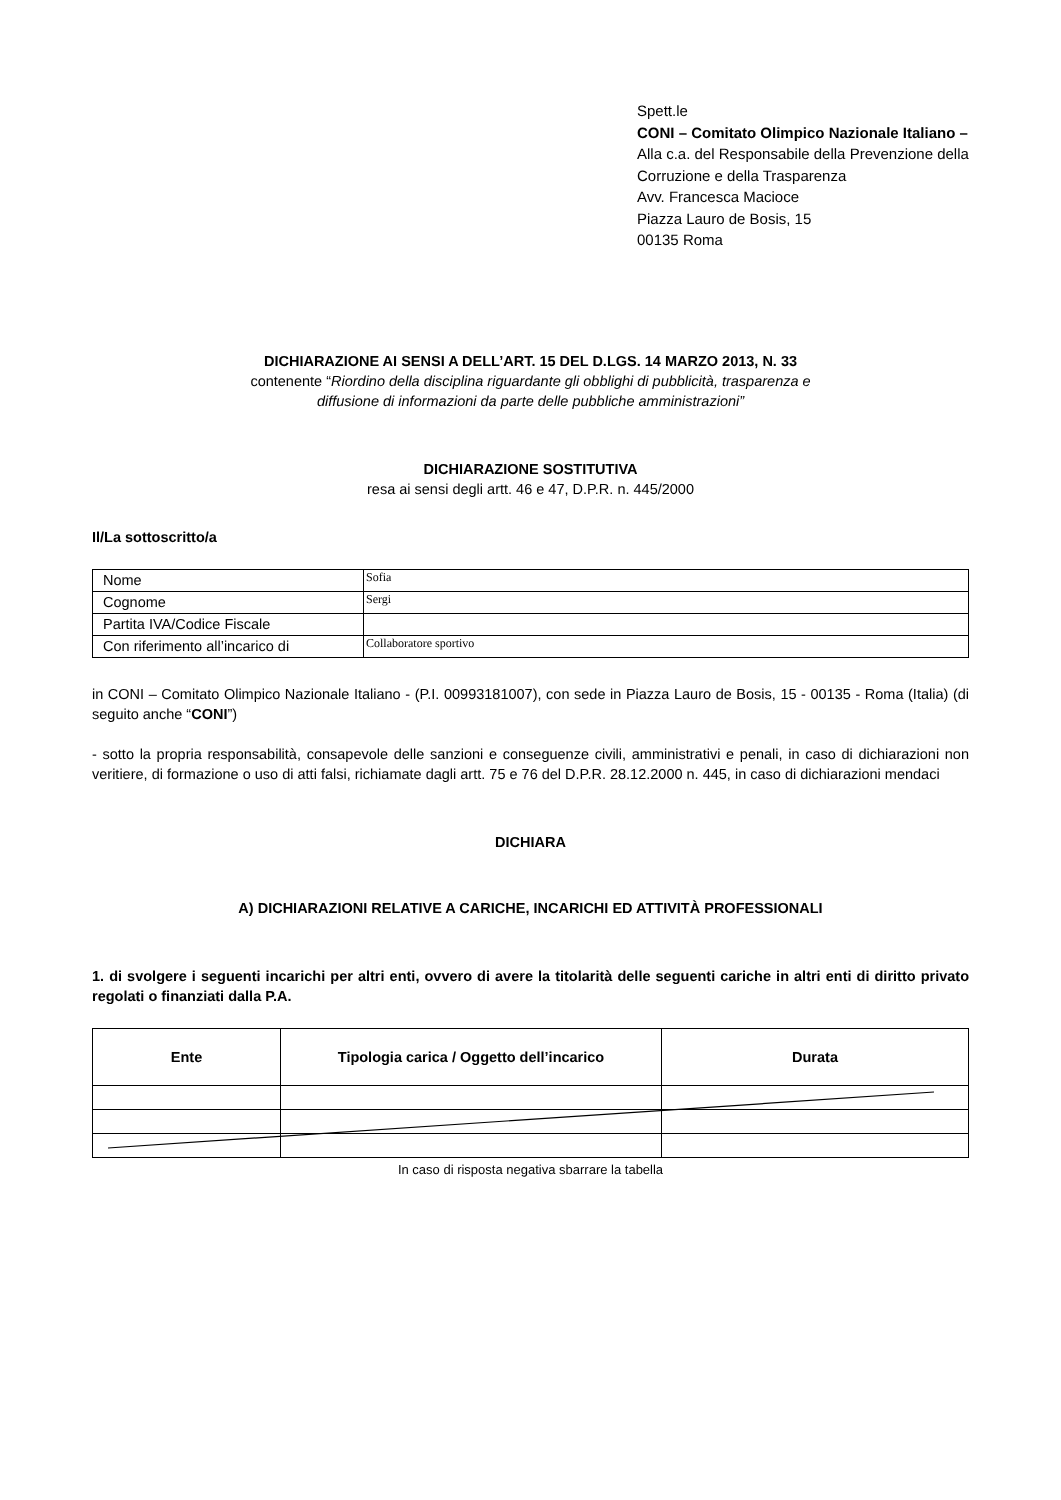Spett.le
CONI – Comitato Olimpico Nazionale Italiano –
Alla c.a. del Responsabile della Prevenzione della Corruzione e della Trasparenza
Avv. Francesca Macioce
Piazza Lauro de Bosis, 15
00135 Roma
DICHIARAZIONE AI SENSI A DELL’ART. 15 DEL D.LGS. 14 MARZO 2013, N. 33
contenente “Riordino della disciplina riguardante gli obblighi di pubblicità, trasparenza e
diffusione di informazioni da parte delle pubbliche amministrazioni”
DICHIARAZIONE SOSTITUTIVA
resa ai sensi degli artt. 46 e 47, D.P.R. n. 445/2000
Il/La sottoscritto/a
| Nome | Sofia |
| Cognome | Sergi |
| Partita IVA/Codice Fiscale | |
| Con riferimento all’incarico di | Collaboratore sportivo |
in CONI – Comitato Olimpico Nazionale Italiano - (P.I. 00993181007), con sede in Piazza Lauro de Bosis, 15 - 00135 - Roma (Italia) (di seguito anche “CONI”)
- sotto la propria responsabilità, consapevole delle sanzioni e conseguenze civili, amministrativi e penali, in caso di dichiarazioni non veritiere, di formazione o uso di atti falsi, richiamate dagli artt. 75 e 76 del D.P.R. 28.12.2000 n. 445, in caso di dichiarazioni mendaci
DICHIARA
A) DICHIARAZIONI RELATIVE A CARICHE, INCARICHI ED ATTIVITÀ PROFESSIONALI
1. di svolgere i seguenti incarichi per altri enti, ovvero di avere la titolarità delle seguenti cariche in altri enti di diritto privato regolati o finanziati dalla P.A.
| Ente | Tipologia carica / Oggetto dell’incarico | Durata |
| --- | --- | --- |
In caso di risposta negativa sbarrare la tabella